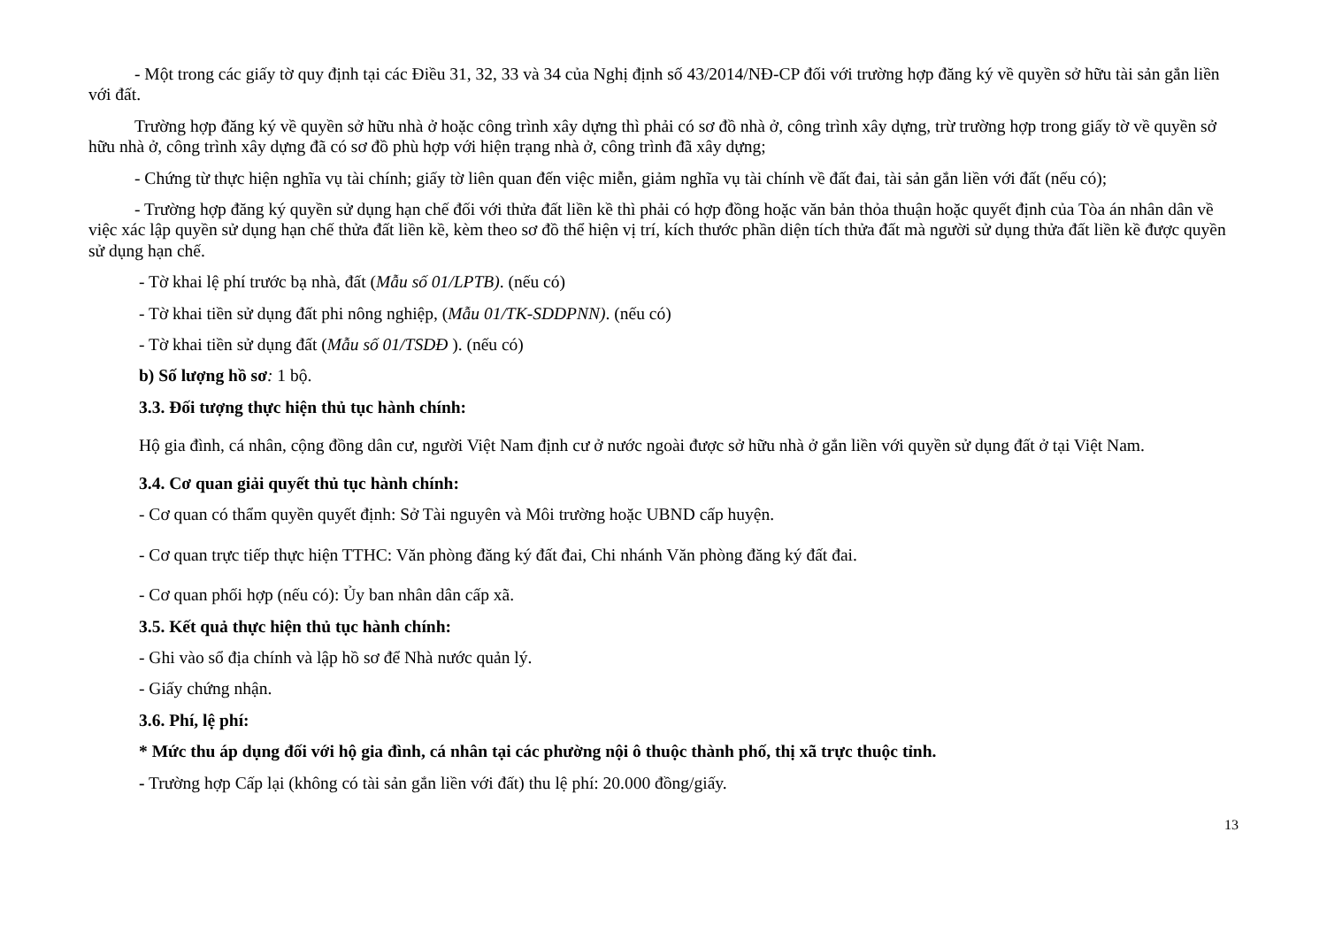- Một trong các giấy tờ quy định tại các Điều 31, 32, 33 và 34 của Nghị định số 43/2014/NĐ-CP đối với trường hợp đăng ký về quyền sở hữu tài sản gắn liền với đất.
Trường hợp đăng ký về quyền sở hữu nhà ở hoặc công trình xây dựng thì phải có sơ đồ nhà ở, công trình xây dựng, trừ trường hợp trong giấy tờ về quyền sở hữu nhà ở, công trình xây dựng đã có sơ đồ phù hợp với hiện trạng nhà ở, công trình đã xây dựng;
- Chứng từ thực hiện nghĩa vụ tài chính; giấy tờ liên quan đến việc miễn, giảm nghĩa vụ tài chính về đất đai, tài sản gắn liền với đất (nếu có);
- Trường hợp đăng ký quyền sử dụng hạn chế đối với thửa đất liền kề thì phải có hợp đồng hoặc văn bản thỏa thuận hoặc quyết định của Tòa án nhân dân về việc xác lập quyền sử dụng hạn chế thửa đất liền kề, kèm theo sơ đồ thể hiện vị trí, kích thước phần diện tích thửa đất mà người sử dụng thửa đất liền kề được quyền sử dụng hạn chế.
- Tờ khai lệ phí trước bạ nhà, đất (Mẫu số 01/LPTB). (nếu có)
- Tờ khai tiền sử dụng đất phi nông nghiệp, (Mẫu 01/TK-SDDPNN). (nếu có)
- Tờ khai tiền sử dụng đất (Mẫu số 01/TSDĐ ). (nếu có)
b) Số lượng hồ sơ: 1 bộ.
3.3. Đối tượng thực hiện thủ tục hành chính:
Hộ gia đình, cá nhân, cộng đồng dân cư, người Việt Nam định cư ở nước ngoài được sở hữu nhà ở gắn liền với quyền sử dụng đất ở tại Việt Nam.
3.4. Cơ quan giải quyết thủ tục hành chính:
- Cơ quan có thẩm quyền quyết định: Sở Tài nguyên và Môi trường hoặc UBND cấp huyện.
- Cơ quan trực tiếp thực hiện TTHC: Văn phòng đăng ký đất đai, Chi nhánh Văn phòng đăng ký đất đai.
- Cơ quan phối hợp (nếu có): Ủy ban nhân dân cấp xã.
3.5. Kết quả thực hiện thủ tục hành chính:
- Ghi vào sổ địa chính và lập hồ sơ để Nhà nước quản lý.
- Giấy chứng nhận.
3.6. Phí, lệ phí:
* Mức thu áp dụng đối với hộ gia đình, cá nhân tại các phường nội ô thuộc thành phố, thị xã trực thuộc tỉnh.
- Trường hợp Cấp lại (không có tài sản gắn liền với đất) thu lệ phí: 20.000 đồng/giấy.
13